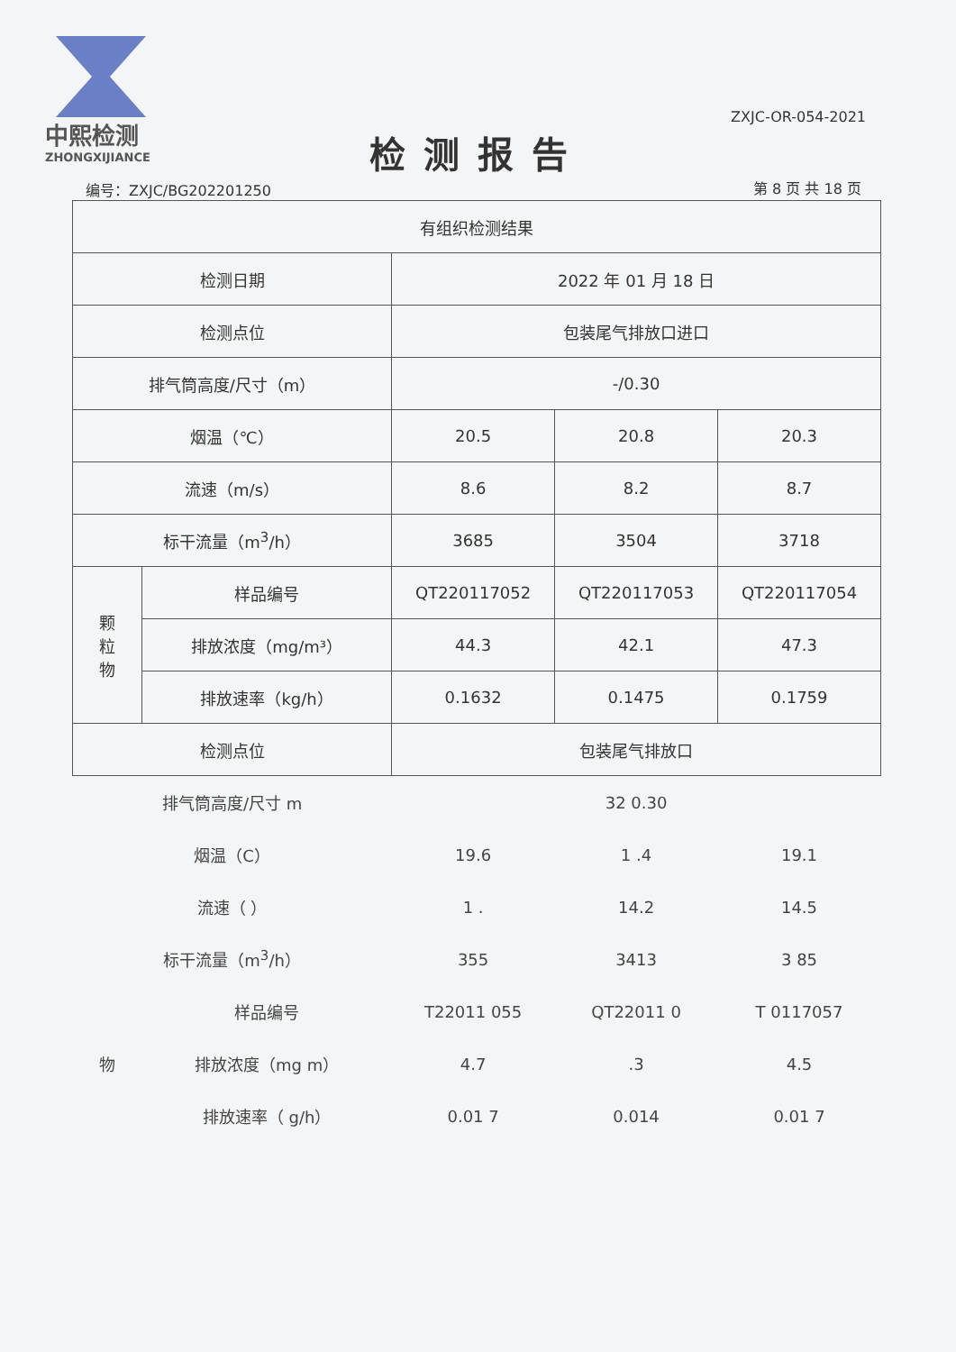中熙检测
ZHONGXIJIANCE
ZXJC-OR-054-2021
检测报告
编号：ZXJC/BG202201250 第 8 页 共 18 页
| 有组织检测结果 | | | | |
| 检测日期 | | 2022 年 01 月 18 日 | | |
| 检测点位 | | 包装尾气排放口进口 | | |
| 排气筒高度/尺寸（m） | | -/0.30 | | |
| 烟温（℃） | | 20.5 | 20.8 | 20.3 |
| 流速（m/s） | | 8.6 | 8.2 | 8.7 |
| 标干流量（m<sup>3</sup>/h） | | 3685 | 3504 | 3718 |
| 颗 粒 物 | 样品编号 | QT220117052 | QT220117053 | QT220117054 |
| | 排放浓度（mg/m³） | 44.3 | 42.1 | 47.3 |
| | 排放速率（kg/h） | 0.1632 | 0.1475 | 0.1759 |
| 检测点位 | | 包装尾气排放口 | | |
| 排气筒高度/尺寸 m | | 32 0.30 | | |
| 烟温（C） | | 19.6 | 1 .4 | 19.1 |
| 流速（ ） | | 1 . | 14.2 | 14.5 |
| 标干流量（m<sup>3</sup>/h） | | 355 | 3413 | 3 85 |
| 物 | 样品编号 | T22011 055 | QT22011 0 | T 0117057 |
| | 排放浓度（mg m） | 4.7 | .3 | 4.5 |
| | 排放速率（ g/h） | 0.01 7 | 0.014 | 0.01 7 |